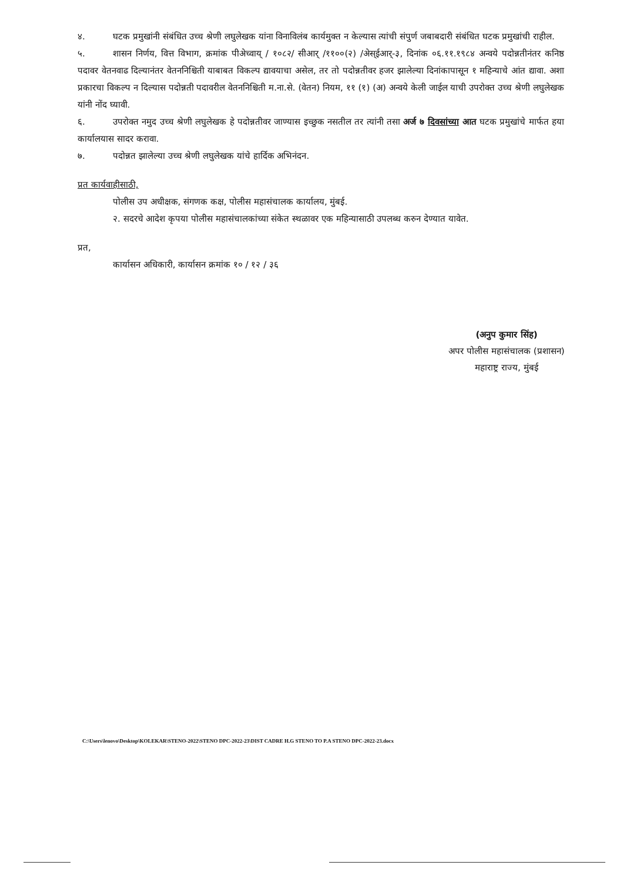४. घटक प्रमुखांनी संबंधित उच्च श्रेणी लघुलेखक यांना विनाविलंब कार्यमुक्त न केल्यास त्यांची संपुर्ण जबाबदारी संबंधित घटक प्रमुखांची राहील.
५. शासन निर्णय, वित्त विभाग, क्रमांक पीअेच्वाय् / १०८२/ सीआर् /११००(२) /अेस्ईआर्-३, दिनांक ०६.११.१९८४ अन्वये पदोन्नतीनंतर कनिष्ठ पदावर वेतनवाढ दिल्यानंतर वेतननिश्चिती याबाबत विकल्प द्यावयाचा असेल, तर तो पदोन्नतीवर हजर झालेल्या दिनांकापासून १ महिन्याचे आंत द्यावा. अशा प्रकारचा विकल्प न दिल्यास पदोन्नती पदावरील वेतननिश्चिती म.ना.से. (वेतन) नियम, ११ (१) (अ) अन्वये केली जाईल याची उपरोक्त उच्च श्रेणी लघुलेखक यांनी नोंद घ्यावी.
६. उपरोक्त नमुद उच्च श्रेणी लघुलेखक हे पदोन्नतीवर जाण्यास इच्छुक नसतील तर त्यांनी तसा अर्ज ७ दिवसांच्या आत घटक प्रमुखांचे मार्फत हया कार्यालयास सादर करावा.
७. पदोन्नत झालेल्या उच्च श्रेणी लघुलेखक यांचे हार्दिक अभिनंदन.
प्रत कार्यवाहीसाठी,
पोलीस उप अधीक्षक, संगणक कक्ष, पोलीस महासंचालक कार्यालय, मुंबई.
२. सदरचे आदेश कृपया पोलीस महासंचालकांच्या संकेत स्थळावर एक महिन्यासाठी उपलब्ध करुन देण्यात यावेत.
प्रत,
कार्यासन अधिकारी, कार्यासन क्रमांक १० / १२ / ३६
(अनुप कुमार सिंह)
अपर पोलीस महासंचालक (प्रशासन)
महाराष्ट्र राज्य, मुंबई
C:\Users\lenovo\Desktop\KOLEKAR\STENO-2022\STENO DPC-2022-23\DIST CADRE H.G STENO TO P.A STENO DPC-2022-23.docx